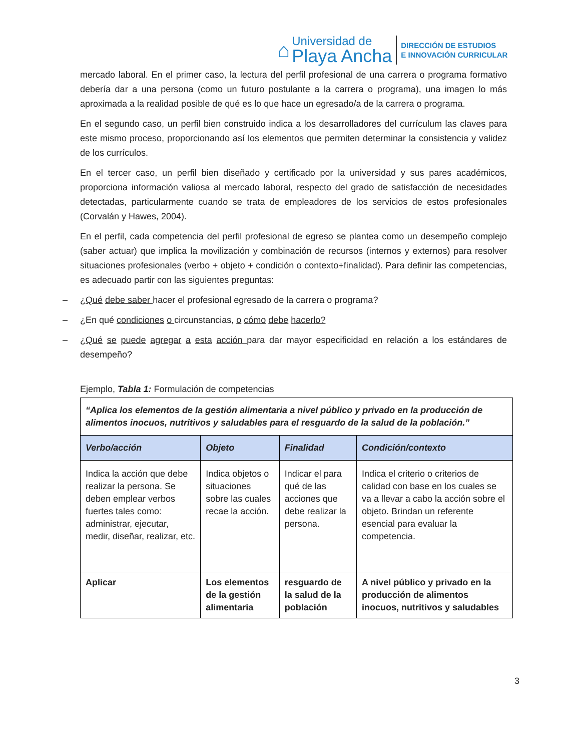⌂
Universidad de
Playa Ancha
DIRECCIÓN DE ESTUDIOS
E INNOVACIÓN CURRICULAR
mercado laboral. En el primer caso, la lectura del perfil profesional de una carrera o programa formativo debería dar a una persona (como un futuro postulante a la carrera o programa), una imagen lo más aproximada a la realidad posible de qué es lo que hace un egresado/a de la carrera o programa.
En el segundo caso, un perfil bien construido indica a los desarrolladores del currículum las claves para este mismo proceso, proporcionando así los elementos que permiten determinar la consistencia y validez de los currículos.
En el tercer caso, un perfil bien diseñado y certificado por la universidad y sus pares académicos, proporciona información valiosa al mercado laboral, respecto del grado de satisfacción de necesidades detectadas, particularmente cuando se trata de empleadores de los servicios de estos profesionales (Corvalán y Hawes, 2004).
En el perfil, cada competencia del perfil profesional de egreso se plantea como un desempeño complejo (saber actuar) que implica la movilización y combinación de recursos (internos y externos) para resolver situaciones profesionales (verbo + objeto + condición o contexto+finalidad). Para definir las competencias, es adecuado partir con las siguientes preguntas:
– ¿Qué debe saber hacer el profesional egresado de la carrera o programa?
– ¿En qué condiciones o circunstancias, o cómo debe hacerlo?
– ¿Qué se puede agregar a esta acción para dar mayor especificidad en relación a los estándares de desempeño?
Ejemplo, Tabla 1: Formulación de competencias
| “Aplica los elementos de la gestión alimentaria a nivel público y privado en la producción de alimentos inocuos, nutritivos y saludables para el resguardo de la salud de la población.” | | | |
| Verbo/acción | Objeto | Finalidad | Condición/contexto |
| Indica la acción que debe realizar la persona. Se deben emplear verbos fuertes tales como: administrar, ejecutar, medir, diseñar, realizar, etc. | Indica objetos o situaciones sobre las cuales recae la acción. | Indicar el para qué de las acciones que debe realizar la persona. | Indica el criterio o criterios de calidad con base en los cuales se va a llevar a cabo la acción sobre el objeto. Brindan un referente esencial para evaluar la competencia. |
| Aplicar | Los elementos de la gestión alimentaria | resguardo de la salud de la población | A nivel público y privado en la producción de alimentos inocuos, nutritivos y saludables |
3